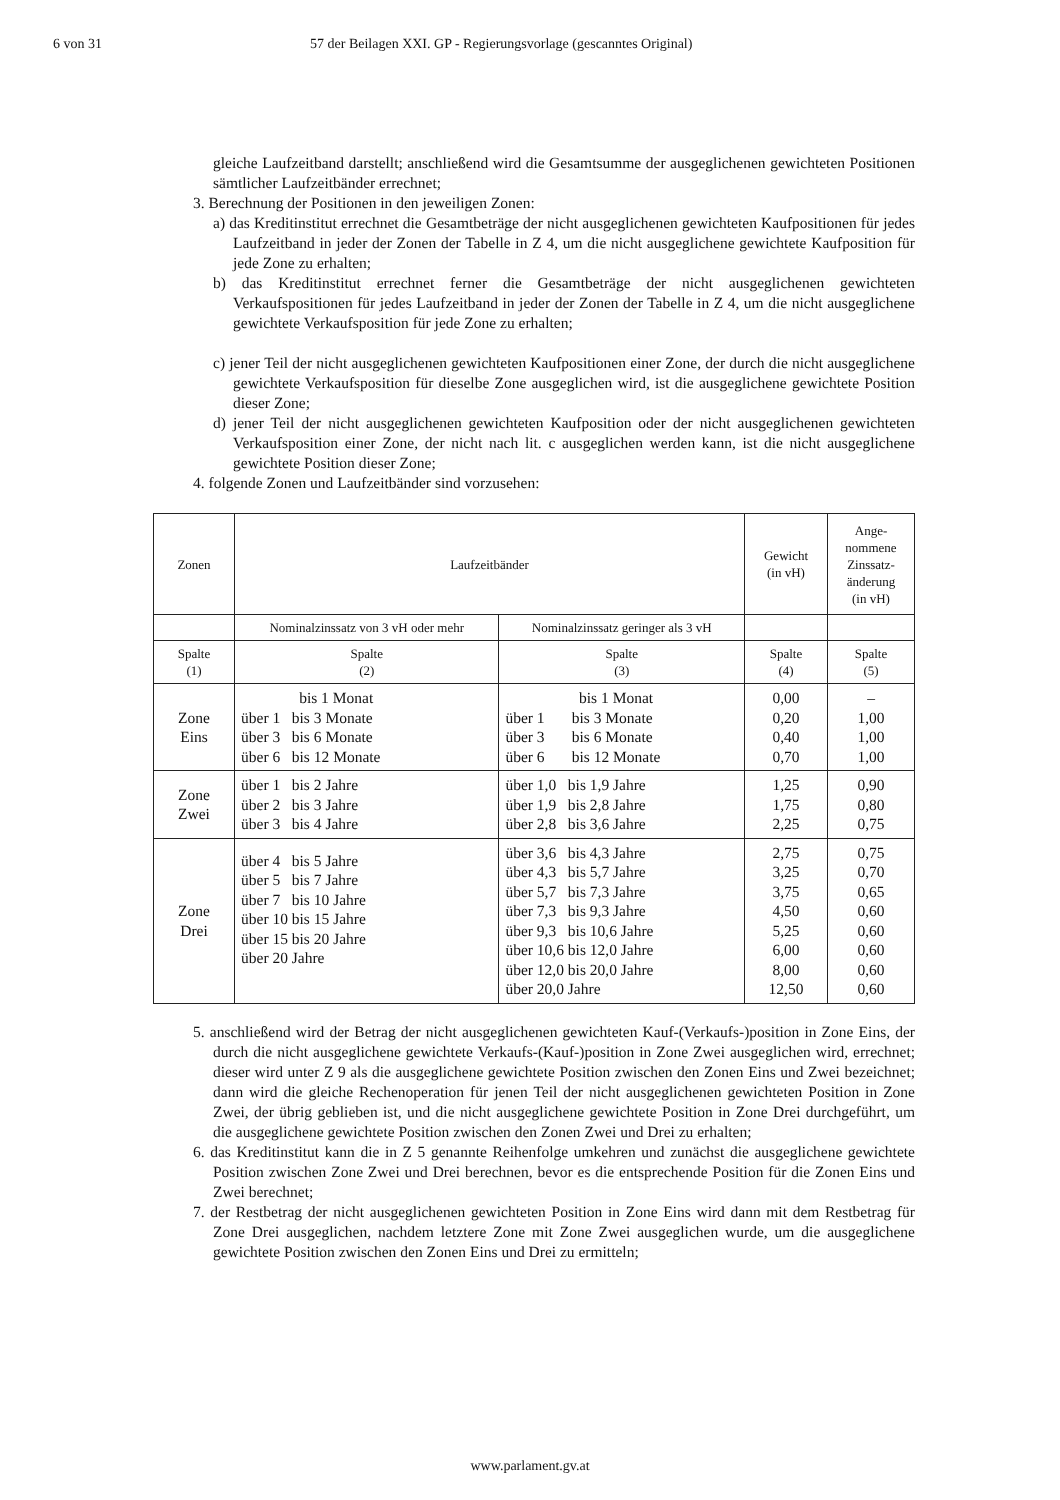6 von 31 57 der Beilagen XXI. GP - Regierungsvorlage (gescanntes Original)
gleiche Laufzeitband darstellt; anschließend wird die Gesamtsumme der ausgeglichenen gewichteten Positionen sämtlicher Laufzeitbänder errechnet;
3. Berechnung der Positionen in den jeweiligen Zonen:
a) das Kreditinstitut errechnet die Gesamtbeträge der nicht ausgeglichenen gewichteten Kaufpositionen für jedes Laufzeitband in jeder der Zonen der Tabelle in Z 4, um die nicht ausgeglichene gewichtete Kaufposition für jede Zone zu erhalten;
b) das Kreditinstitut errechnet ferner die Gesamtbeträge der nicht ausgeglichenen gewichteten Verkaufspositionen für jedes Laufzeitband in jeder der Zonen der Tabelle in Z 4, um die nicht ausgeglichene gewichtete Verkaufsposition für jede Zone zu erhalten;
c) jener Teil der nicht ausgeglichenen gewichteten Kaufpositionen einer Zone, der durch die nicht ausgeglichene gewichtete Verkaufsposition für dieselbe Zone ausgeglichen wird, ist die ausgeglichene gewichtete Position dieser Zone;
d) jener Teil der nicht ausgeglichenen gewichteten Kaufposition oder der nicht ausgeglichenen gewichteten Verkaufsposition einer Zone, der nicht nach lit. c ausgeglichen werden kann, ist die nicht ausgeglichene gewichtete Position dieser Zone;
4. folgende Zonen und Laufzeitbänder sind vorzusehen:
| Zonen | Laufzeitbänder | | Gewicht (in vH) | Ange- nommene Zinssatz- änderung (in vH) |
| --- | --- | --- | --- | --- |
| | Nominalzinssatz von 3 vH oder mehr | Nominalzinssatz geringer als 3 vH | | |
| Spalte (1) | Spalte (2) | Spalte (3) | Spalte (4) | Spalte (5) |
| Zone Eins | bis 1 Monat über 1 bis 3 Monate über 3 bis 6 Monate über 6 bis 12 Monate | bis 1 Monat über 1 bis 3 Monate über 3 bis 6 Monate über 6 bis 12 Monate | 0,00 0,20 0,40 0,70 | – 1,00 1,00 1,00 |
| Zone Zwei | über 1 bis 2 Jahre über 2 bis 3 Jahre über 3 bis 4 Jahre | über 1,0 bis 1,9 Jahre über 1,9 bis 2,8 Jahre über 2,8 bis 3,6 Jahre | 1,25 1,75 2,25 | 0,90 0,80 0,75 |
| Zone Drei | über 4 bis 5 Jahre über 5 bis 7 Jahre über 7 bis 10 Jahre über 10 bis 15 Jahre über 15 bis 20 Jahre über 20 Jahre | über 3,6 bis 4,3 Jahre über 4,3 bis 5,7 Jahre über 5,7 bis 7,3 Jahre über 7,3 bis 9,3 Jahre über 9,3 bis 10,6 Jahre über 10,6 bis 12,0 Jahre über 12,0 bis 20,0 Jahre über 20,0 Jahre | 2,75 3,25 3,75 4,50 5,25 6,00 8,00 12,50 | 0,75 0,70 0,65 0,60 0,60 0,60 0,60 0,60 |
5. anschließend wird der Betrag der nicht ausgeglichenen gewichteten Kauf-(Verkaufs-)position in Zone Eins, der durch die nicht ausgeglichene gewichtete Verkaufs-(Kauf-)position in Zone Zwei ausgeglichen wird, errechnet; dieser wird unter Z 9 als die ausgeglichene gewichtete Position zwischen den Zonen Eins und Zwei bezeichnet; dann wird die gleiche Rechenoperation für jenen Teil der nicht ausgeglichenen gewichteten Position in Zone Zwei, der übrig geblieben ist, und die nicht ausgeglichene gewichtete Position in Zone Drei durchgeführt, um die ausgeglichene gewichtete Position zwischen den Zonen Zwei und Drei zu erhalten;
6. das Kreditinstitut kann die in Z 5 genannte Reihenfolge umkehren und zunächst die ausgeglichene gewichtete Position zwischen Zone Zwei und Drei berechnen, bevor es die entsprechende Position für die Zonen Eins und Zwei berechnet;
7. der Restbetrag der nicht ausgeglichenen gewichteten Position in Zone Eins wird dann mit dem Restbetrag für Zone Drei ausgeglichen, nachdem letztere Zone mit Zone Zwei ausgeglichen wurde, um die ausgeglichene gewichtete Position zwischen den Zonen Eins und Drei zu ermitteln;
www.parlament.gv.at